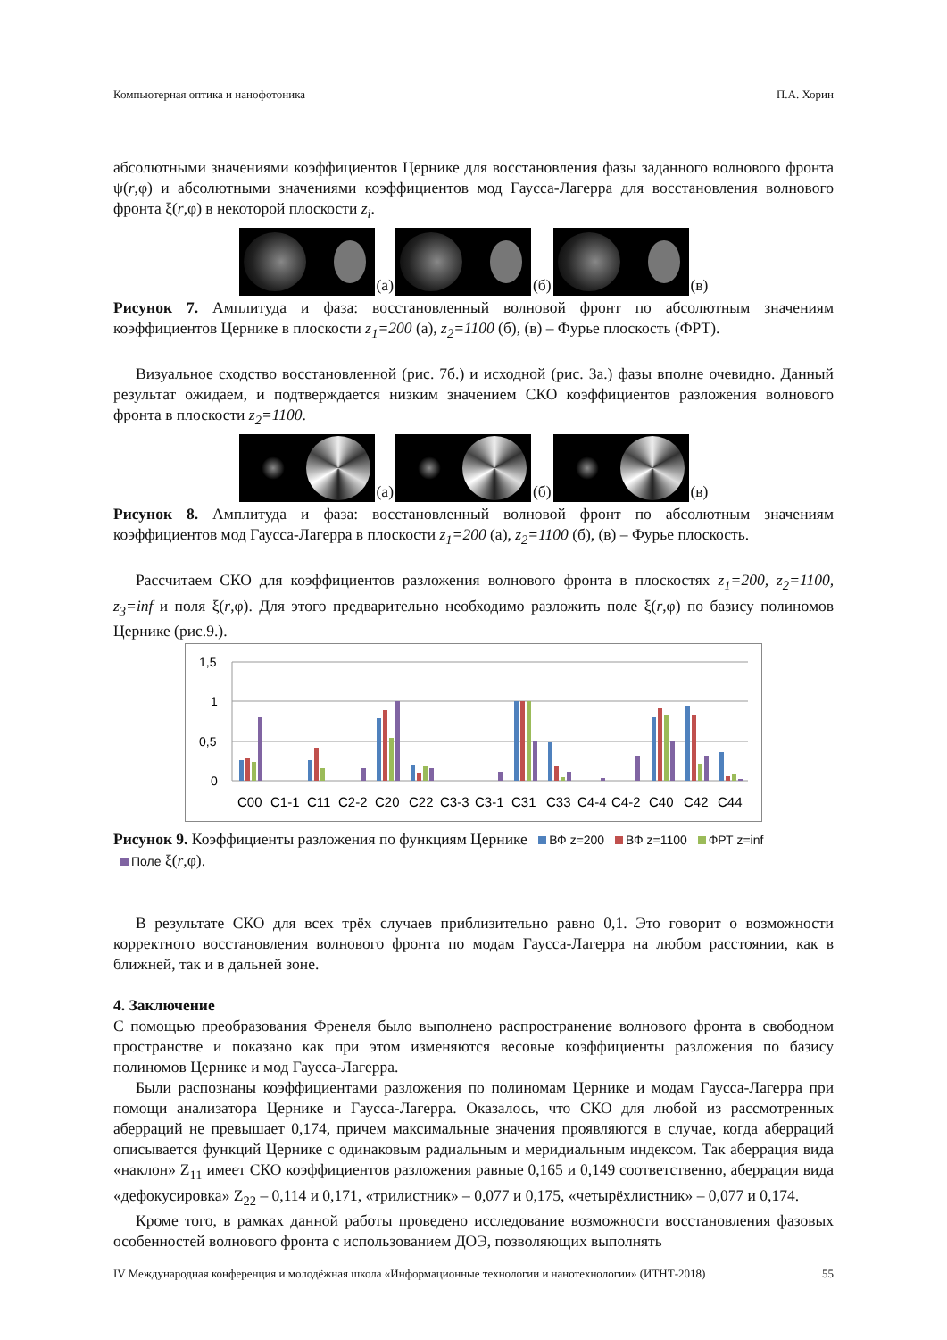Компьютерная оптика и нанофотоника П.А. Хорин
абсолютными значениями коэффициентов Цернике для восстановления фазы заданного волнового фронта ψ(r,φ) и абсолютными значениями коэффициентов мод Гаусса-Лагерра для восстановления волнового фронта ξ(r,φ) в некоторой плоскости z<sub>i</sub>.
(а)
(б)
(в)
Рисунок 7. Амплитуда и фаза: восстановленный волновой фронт по абсолютным значениям коэффициентов Цернике в плоскости z<sub>1</sub>=200 (а), z<sub>2</sub>=1100 (б), (в) – Фурье плоскость (ФРТ).
Визуальное сходство восстановленной (рис. 7б.) и исходной (рис. 3а.) фазы вполне очевидно. Данный результат ожидаем, и подтверждается низким значением СКО коэффициентов разложения волнового фронта в плоскости z<sub>2</sub>=1100.
(а)
(б)
(в)
Рисунок 8. Амплитуда и фаза: восстановленный волновой фронт по абсолютным значениям коэффициентов мод Гаусса-Лагерра в плоскости z<sub>1</sub>=200 (а), z<sub>2</sub>=1100 (б), (в) – Фурье плоскость.
Рассчитаем СКО для коэффициентов разложения волнового фронта в плоскостях z<sub>1</sub>=200, z<sub>2</sub>=1100, z<sub>3</sub>=inf и поля ξ(r,φ). Для этого предварительно необходимо разложить поле ξ(r,φ) по базису полиномов Цернике (рис.9.).
1,5
1
0,5
0
C00
C1-1
C11
C2-2
C20
C22
C3-3
C3-1
C31
C33
C4-4
C4-2
C40
C42
C44
Рисунок 9. Коэффициенты разложения по функциям Цернике ВФ z=200 ВФ z=1100 ФРТ z=inf
Поле ξ(r,φ).
В результате СКО для всех трёх случаев приблизительно равно 0,1. Это говорит о возможности корректного восстановления волнового фронта по модам Гаусса-Лагерра на любом расстоянии, как в ближней, так и в дальней зоне.
4. Заключение
С помощью преобразования Френеля было выполнено распространение волнового фронта в свободном пространстве и показано как при этом изменяются весовые коэффициенты разложения по базису полиномов Цернике и мод Гаусса-Лагерра.
Были распознаны коэффициентами разложения по полиномам Цернике и модам Гаусса-Лагерра при помощи анализатора Цернике и Гаусса-Лагерра. Оказалось, что СКО для любой из рассмотренных аберраций не превышает 0,174, причем максимальные значения проявляются в случае, когда аберраций описывается функций Цернике с одинаковым радиальным и меридиальным индексом. Так аберрация вида «наклон» Z<sub>11</sub> имеет СКО коэффициентов разложения равные 0,165 и 0,149 соответственно, аберрация вида «дефокусировка» Z<sub>22</sub> – 0,114 и 0,171, «трилистник» – 0,077 и 0,175, «четырёхлистник» – 0,077 и 0,174.
Кроме того, в рамках данной работы проведено исследование возможности восстановления фазовых особенностей волнового фронта с использованием ДОЭ, позволяющих выполнять
IV Международная конференция и молодёжная школа «Информационные технологии и нанотехнологии» (ИТНТ-2018) 55